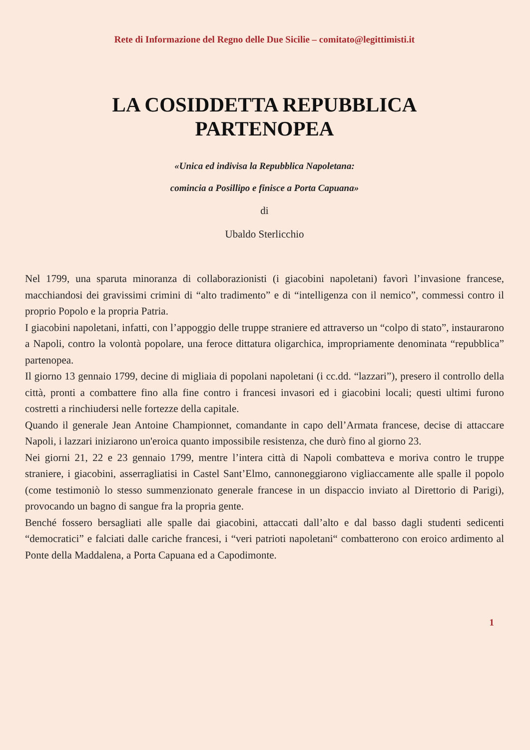Rete di Informazione del Regno delle Due Sicilie – comitato@legittimisti.it
LA COSIDDETTA REPUBBLICA
PARTENOPEA
«Unica ed indivisa la Repubblica Napoletana:
comincia a Posillipo e finisce a Porta Capuana»
di
Ubaldo Sterlicchio
Nel 1799, una sparuta minoranza di collaborazionisti (i giacobini napoletani) favorì l’invasione francese, macchiandosi dei gravissimi crimini di “alto tradimento” e di “intelligenza con il nemico”, commessi contro il proprio Popolo e la propria Patria.
I giacobini napoletani, infatti, con l’appoggio delle truppe straniere ed attraverso un “colpo di stato”, instaurarono a Napoli, contro la volontà popolare, una feroce dittatura oligarchica, impropriamente denominata “repubblica” partenopea.
Il giorno 13 gennaio 1799, decine di migliaia di popolani napoletani (i cc.dd. “lazzari”), presero il controllo della città, pronti a combattere fino alla fine contro i francesi invasori ed i giacobini locali; questi ultimi furono costretti a rinchiudersi nelle fortezze della capitale.
Quando il generale Jean Antoine Championnet, comandante in capo dell’Armata francese, decise di attaccare Napoli, i lazzari iniziarono un'eroica quanto impossibile resistenza, che durò fino al giorno 23.
Nei giorni 21, 22 e 23 gennaio 1799, mentre l’intera città di Napoli combatteva e moriva contro le truppe straniere, i giacobini, asserragliatisi in Castel Sant’Elmo, cannoneggiarono vigliaccamente alle spalle il popolo (come testimoniò lo stesso summenzionato generale francese in un dispaccio inviato al Direttorio di Parigi), provocando un bagno di sangue fra la propria gente.
Benché fossero bersagliati alle spalle dai giacobini, attaccati dall’alto e dal basso dagli studenti sedicenti “democratici” e falciati dalle cariche francesi, i “veri patrioti napoletani“ combatterono con eroico ardimento al Ponte della Maddalena, a Porta Capuana ed a Capodimonte.
1